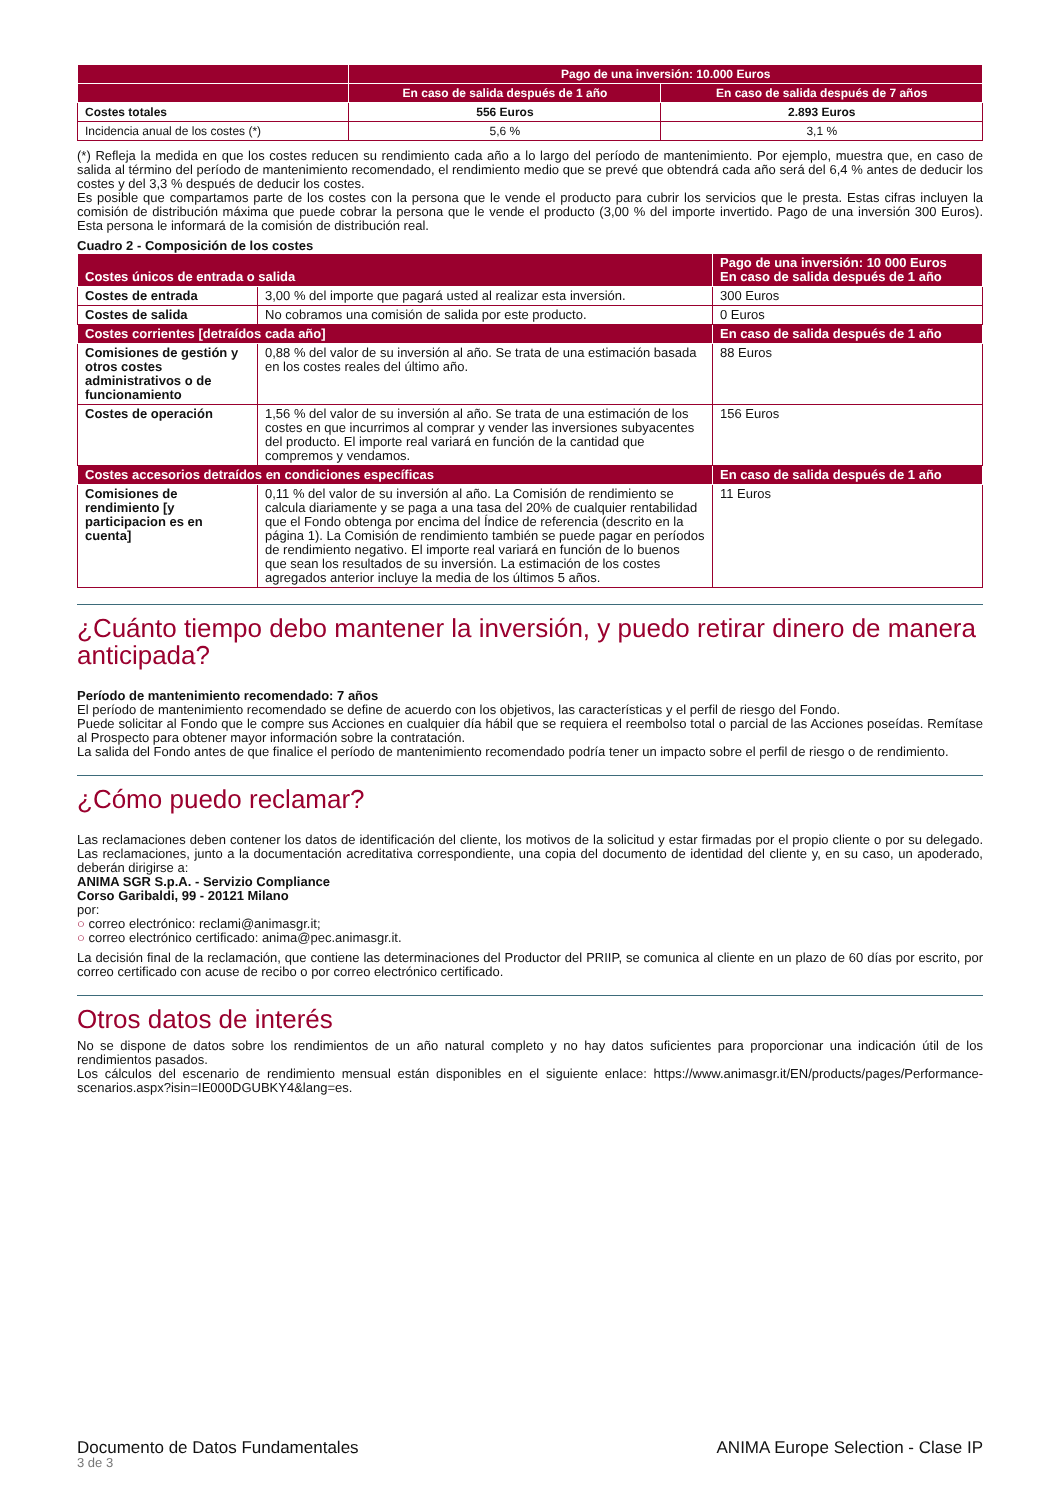| | Pago de una inversión: 10.000 Euros | |
| --- | --- | --- |
| | En caso de salida después de 1 año | En caso de salida después de 7 años |
| Costes totales | 556 Euros | 2.893 Euros |
| Incidencia anual de los costes (*) | 5,6 % | 3,1 % |
(*) Refleja la medida en que los costes reducen su rendimiento cada año a lo largo del período de mantenimiento. Por ejemplo, muestra que, en caso de salida al término del período de mantenimiento recomendado, el rendimiento medio que se prevé que obtendrá cada año será del 6,4 % antes de deducir los costes y del 3,3 % después de deducir los costes.
Es posible que compartamos parte de los costes con la persona que le vende el producto para cubrir los servicios que le presta. Estas cifras incluyen la comisión de distribución máxima que puede cobrar la persona que le vende el producto (3,00 % del importe invertido. Pago de una inversión 300 Euros). Esta persona le informará de la comisión de distribución real.
Cuadro 2 - Composición de los costes
| Costes únicos de entrada o salida | | Pago de una inversión: 10 000 Euros En caso de salida después de 1 año |
| --- | --- | --- |
| Costes de entrada | 3,00 % del importe que pagará usted al realizar esta inversión. | 300 Euros |
| Costes de salida | No cobramos una comisión de salida por este producto. | 0 Euros |
| Costes corrientes [detraídos cada año] | | En caso de salida después de 1 año |
| Comisiones de gestión y otros costes administrativos o de funcionamiento | 0,88 % del valor de su inversión al año. Se trata de una estimación basada en los costes reales del último año. | 88 Euros |
| Costes de operación | 1,56 % del valor de su inversión al año. Se trata de una estimación de los costes en que incurrimos al comprar y vender las inversiones subyacentes del producto. El importe real variará en función de la cantidad que compremos y vendamos. | 156 Euros |
| Costes accesorios detraídos en condiciones específicas | | En caso de salida después de 1 año |
| Comisiones de rendimiento [y participacion es en cuenta] | 0,11 % del valor de su inversión al año. La Comisión de rendimiento se calcula diariamente y se paga a una tasa del 20% de cualquier rentabilidad que el Fondo obtenga por encima del Índice de referencia (descrito en la página 1). La Comisión de rendimiento también se puede pagar en períodos de rendimiento negativo. El importe real variará en función de lo buenos que sean los resultados de su inversión. La estimación de los costes agregados anterior incluye la media de los últimos 5 años. | 11 Euros |
¿Cuánto tiempo debo mantener la inversión, y puedo retirar dinero de manera anticipada?
Período de mantenimiento recomendado: 7 años
El período de mantenimiento recomendado se define de acuerdo con los objetivos, las características y el perfil de riesgo del Fondo.
Puede solicitar al Fondo que le compre sus Acciones en cualquier día hábil que se requiera el reembolso total o parcial de las Acciones poseídas. Remítase al Prospecto para obtener mayor información sobre la contratación.
La salida del Fondo antes de que finalice el período de mantenimiento recomendado podría tener un impacto sobre el perfil de riesgo o de rendimiento.
¿Cómo puedo reclamar?
Las reclamaciones deben contener los datos de identificación del cliente, los motivos de la solicitud y estar firmadas por el propio cliente o por su delegado. Las reclamaciones, junto a la documentación acreditativa correspondiente, una copia del documento de identidad del cliente y, en su caso, un apoderado, deberán dirigirse a:
ANIMA SGR S.p.A. - Servizio Compliance
Corso Garibaldi, 99 - 20121 Milano
por:
○ correo electrónico: reclami@animasgr.it;
○ correo electrónico certificado: anima@pec.animasgr.it.
La decisión final de la reclamación, que contiene las determinaciones del Productor del PRIIP, se comunica al cliente en un plazo de 60 días por escrito, por correo certificado con acuse de recibo o por correo electrónico certificado.
Otros datos de interés
No se dispone de datos sobre los rendimientos de un año natural completo y no hay datos suficientes para proporcionar una indicación útil de los rendimientos pasados.
Los cálculos del escenario de rendimiento mensual están disponibles en el siguiente enlace: https://www.animasgr.it/EN/products/pages/Performance-scenarios.aspx?isin=IE000DGUBKY4&lang=es.
Documento de Datos Fundamentales
3 de 3
ANIMA Europe Selection - Clase IP